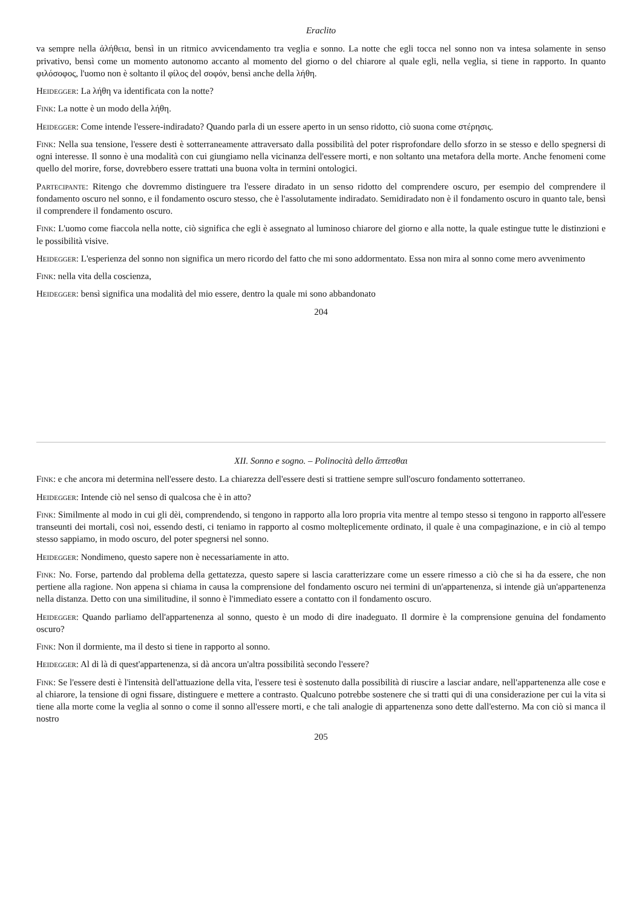Eraclito
va sempre nella ἀλήθεια, bensì in un ritmico avvicendamento tra veglia e sonno. La notte che egli tocca nel sonno non va intesa solamente in senso privativo, bensì come un momento autonomo accanto al momento del giorno o del chiarore al quale egli, nella veglia, si tiene in rapporto. In quanto φιλόσοφος, l'uomo non è soltanto il φίλος del σοφόν, bensì anche della λήθη.
Heidegger: La λήθη va identificata con la notte?
Fink: La notte è un modo della λήθη.
Heidegger: Come intende l'essere-indiradato? Quando parla di un essere aperto in un senso ridotto, ciò suona come στέρησις.
Fink: Nella sua tensione, l'essere desti è sotterraneamente attraversato dalla possibilità del poter risprofondare dello sforzo in se stesso e dello spegnersi di ogni interesse. Il sonno è una modalità con cui giungiamo nella vicinanza dell'essere morti, e non soltanto una metafora della morte. Anche fenomeni come quello del morire, forse, dovrebbero essere trattati una buona volta in termini ontologici.
Partecipante: Ritengo che dovremmo distinguere tra l'essere diradato in un senso ridotto del comprendere oscuro, per esempio del comprendere il fondamento oscuro nel sonno, e il fondamento oscuro stesso, che è l'assolutamente indiradato. Semidiradato non è il fondamento oscuro in quanto tale, bensì il comprendere il fondamento oscuro.
Fink: L'uomo come fiaccola nella notte, ciò significa che egli è assegnato al luminoso chiarore del giorno e alla notte, la quale estingue tutte le distinzioni e le possibilità visive.
Heidegger: L'esperienza del sonno non significa un mero ricordo del fatto che mi sono addormentato. Essa non mira al sonno come mero avvenimento
Fink: nella vita della coscienza,
Heidegger: bensì significa una modalità del mio essere, dentro la quale mi sono abbandonato
204
XII. Sonno e sogno. – Polinocità dello ἅπτεσθαι
Fink: e che ancora mi determina nell'essere desto. La chiarezza dell'essere desti si trattiene sempre sull'oscuro fondamento sotterraneo.
Heidegger: Intende ciò nel senso di qualcosa che è in atto?
Fink: Similmente al modo in cui gli dèi, comprendendo, si tengono in rapporto alla loro propria vita mentre al tempo stesso si tengono in rapporto all'essere transeunti dei mortali, così noi, essendo desti, ci teniamo in rapporto al cosmo molteplicemente ordinato, il quale è una compaginazione, e in ciò al tempo stesso sappiamo, in modo oscuro, del poter spegnersi nel sonno.
Heidegger: Nondimeno, questo sapere non è necessariamente in atto.
Fink: No. Forse, partendo dal problema della gettatezza, questo sapere si lascia caratterizzare come un essere rimesso a ciò che si ha da essere, che non pertiene alla ragione. Non appena si chiama in causa la comprensione del fondamento oscuro nei termini di un'appartenenza, si intende già un'appartenenza nella distanza. Detto con una similitudine, il sonno è l'immediato essere a contatto con il fondamento oscuro.
Heidegger: Quando parliamo dell'appartenenza al sonno, questo è un modo di dire inadeguato. Il dormire è la comprensione genuina del fondamento oscuro?
Fink: Non il dormiente, ma il desto si tiene in rapporto al sonno.
Heidegger: Al di là di quest'appartenenza, si dà ancora un'altra possibilità secondo l'essere?
Fink: Se l'essere desti è l'intensità dell'attuazione della vita, l'essere tesi è sostenuto dalla possibilità di riuscire a lasciar andare, nell'appartenenza alle cose e al chiarore, la tensione di ogni fissare, distinguere e mettere a contrasto. Qualcuno potrebbe sostenere che si tratti qui di una considerazione per cui la vita si tiene alla morte come la veglia al sonno o come il sonno all'essere morti, e che tali analogie di appartenenza sono dette dall'esterno. Ma con ciò si manca il nostro
205